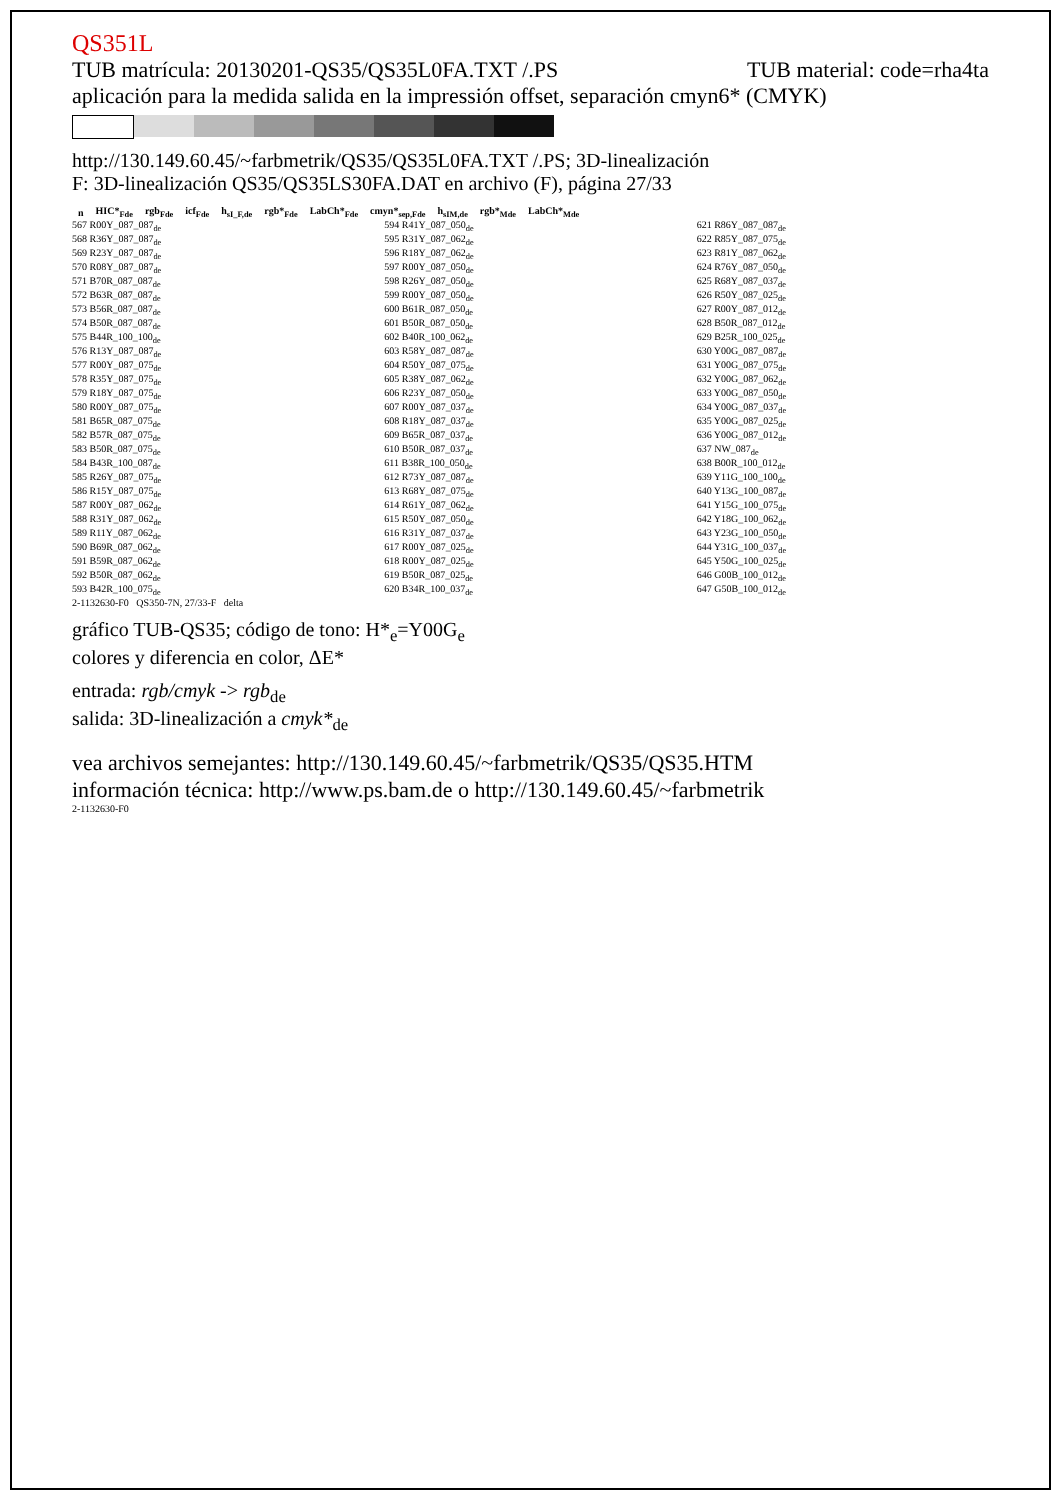QS351L
TUB matrícula: 20130201-QS35/QS35L0FA.TXT /.PS TUB material: code=rha4ta
aplicación para la medida salida en la impressión offset, separación cmyn6* (CMYK)
http://130.149.60.45/~farbmetrik/QS35/QS35L0FA.TXT /.PS; 3D-linealización
F: 3D-linealización QS35/QS35LS30FA.DAT en archivo (F), página 27/33
| n | HIC*<sub>Fde</sub> | rgb<sub>Fde</sub> | icf<sub>Fde</sub> | h<sub>sI_F,de</sub> | rgb*<sub>Fde</sub> | LabCh*<sub>Fde</sub> | cmyn*<sub>sep,Fde</sub> | h<sub>sIM,de</sub> | rgb*<sub>Mde</sub> | LabCh*<sub>Mde</sub> |
| --- | --- | --- | --- | --- | --- | --- | --- | --- | --- | --- |
567 R00Y_087_087<sub>de</sub>
568 R36Y_087_087<sub>de</sub>
569 R23Y_087_087<sub>de</sub>
570 R08Y_087_087<sub>de</sub>
571 B70R_087_087<sub>de</sub>
572 B63R_087_087<sub>de</sub>
573 B56R_087_087<sub>de</sub>
574 B50R_087_087<sub>de</sub>
575 B44R_100_100<sub>de</sub>
576 R13Y_087_087<sub>de</sub>
577 R00Y_087_075<sub>de</sub>
578 R35Y_087_075<sub>de</sub>
579 R18Y_087_075<sub>de</sub>
580 R00Y_087_075<sub>de</sub>
581 B65R_087_075<sub>de</sub>
582 B57R_087_075<sub>de</sub>
583 B50R_087_075<sub>de</sub>
584 B43R_100_087<sub>de</sub>
585 R26Y_087_075<sub>de</sub>
586 R15Y_087_075<sub>de</sub>
587 R00Y_087_062<sub>de</sub>
588 R31Y_087_062<sub>de</sub>
589 R11Y_087_062<sub>de</sub>
590 B69R_087_062<sub>de</sub>
591 B59R_087_062<sub>de</sub>
592 B50R_087_062<sub>de</sub>
593 B42R_100_075<sub>de</sub>
594 R41Y_087_050<sub>de</sub>
595 R31Y_087_062<sub>de</sub>
596 R18Y_087_062<sub>de</sub>
597 R00Y_087_050<sub>de</sub>
598 R26Y_087_050<sub>de</sub>
599 R00Y_087_050<sub>de</sub>
600 B61R_087_050<sub>de</sub>
601 B50R_087_050<sub>de</sub>
602 B40R_100_062<sub>de</sub>
603 R58Y_087_087<sub>de</sub>
604 R50Y_087_075<sub>de</sub>
605 R38Y_087_062<sub>de</sub>
606 R23Y_087_050<sub>de</sub>
607 R00Y_087_037<sub>de</sub>
608 R18Y_087_037<sub>de</sub>
609 B65R_087_037<sub>de</sub>
610 B50R_087_037<sub>de</sub>
611 B38R_100_050<sub>de</sub>
612 R73Y_087_087<sub>de</sub>
613 R68Y_087_075<sub>de</sub>
614 R61Y_087_062<sub>de</sub>
615 R50Y_087_050<sub>de</sub>
616 R31Y_087_037<sub>de</sub>
617 R00Y_087_025<sub>de</sub>
618 R00Y_087_025<sub>de</sub>
619 B50R_087_025<sub>de</sub>
620 B34R_100_037<sub>de</sub>
621 R86Y_087_087<sub>de</sub>
622 R85Y_087_075<sub>de</sub>
623 R81Y_087_062<sub>de</sub>
624 R76Y_087_050<sub>de</sub>
625 R68Y_087_037<sub>de</sub>
626 R50Y_087_025<sub>de</sub>
627 R00Y_087_012<sub>de</sub>
628 B50R_087_012<sub>de</sub>
629 B25R_100_025<sub>de</sub>
630 Y00G_087_087<sub>de</sub>
631 Y00G_087_075<sub>de</sub>
632 Y00G_087_062<sub>de</sub>
633 Y00G_087_050<sub>de</sub>
634 Y00G_087_037<sub>de</sub>
635 Y00G_087_025<sub>de</sub>
636 Y00G_087_012<sub>de</sub>
637 NW_087<sub>de</sub>
638 B00R_100_012<sub>de</sub>
639 Y11G_100_100<sub>de</sub>
640 Y13G_100_087<sub>de</sub>
641 Y15G_100_075<sub>de</sub>
642 Y18G_100_062<sub>de</sub>
643 Y23G_100_050<sub>de</sub>
644 Y31G_100_037<sub>de</sub>
645 Y50G_100_025<sub>de</sub>
646 G00B_100_012<sub>de</sub>
647 G50B_100_012<sub>de</sub>
2-1132630-F0 QS350-7N, 27/33-F delta
gráfico TUB-QS35; código de tono: H*<sub>e</sub>=Y00G<sub>e</sub>
colores y diferencia en color, ΔE*
entrada: rgb/cmyk -> rgb<sub>de</sub>
salida: 3D-linealización a cmyk*<sub>de</sub>
vea archivos semejantes: http://130.149.60.45/~farbmetrik/QS35/QS35.HTM
información técnica: http://www.ps.bam.de o http://130.149.60.45/~farbmetrik
2-1132630-F0